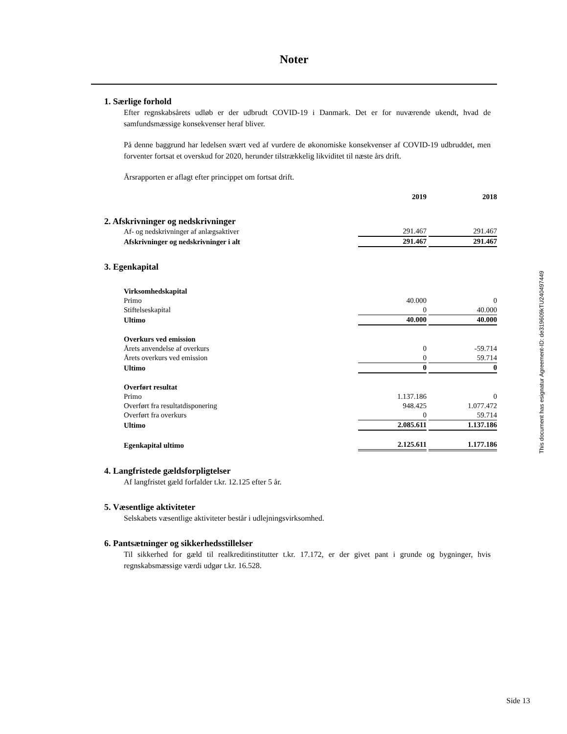Noter
1. Særlige forhold
Efter regnskabsårets udløb er der udbrudt COVID-19 i Danmark. Det er for nuværende ukendt, hvad de samfundsmæssige konsekvenser heraf bliver.
På denne baggrund har ledelsen svært ved af vurdere de økonomiske konsekvenser af COVID-19 udbruddet, men forventer fortsat et overskud for 2020, herunder tilstrækkelig likviditet til næste års drift.
Årsrapporten er aflagt efter princippet om fortsat drift.
| | 2019 | | 2018 |
| --- | --- | --- | --- |
2. Afskrivninger og nedskrivninger
| Af- og nedskrivninger af anlægsaktiver | 291.467 | | 291.467 |
| Afskrivninger og nedskrivninger i alt | 291.467 | | 291.467 |
3. Egenkapital
| Virksomhedskapital | | | |
| Primo | 40.000 | | 0 |
| Stiftelseskapital | 0 | | 40.000 |
| Ultimo | 40.000 | | 40.000 |
| Overkurs ved emission | | | |
| Årets anvendelse af overkurs | 0 | | -59.714 |
| Årets overkurs ved emission | 0 | | 59.714 |
| Ultimo | 0 | | 0 |
| Overført resultat | | | |
| Primo | 1.137.186 | | 0 |
| Overført fra resultatdisponering | 948.425 | | 1.077.472 |
| Overført fra overkurs | 0 | | 59.714 |
| Ultimo | 2.085.611 | | 1.137.186 |
| Egenkapital ultimo | 2.125.611 | | 1.177.186 |
4. Langfristede gældsforpligtelser
Af langfristet gæld forfalder t.kr. 12.125 efter 5 år.
5. Væsentlige aktiviteter
Selskabets væsentlige aktiviteter består i udlejningsvirksomhed.
6. Pantsætninger og sikkerhedsstillelser
Til sikkerhed for gæld til realkreditinstitutter t.kr. 17.172, er der givet pant i grunde og bygninger, hvis regnskabsmæssige værdi udgør t.kr. 16.528.
This document has esignatur Agreement-ID: de319609kTU240497449
Side 13